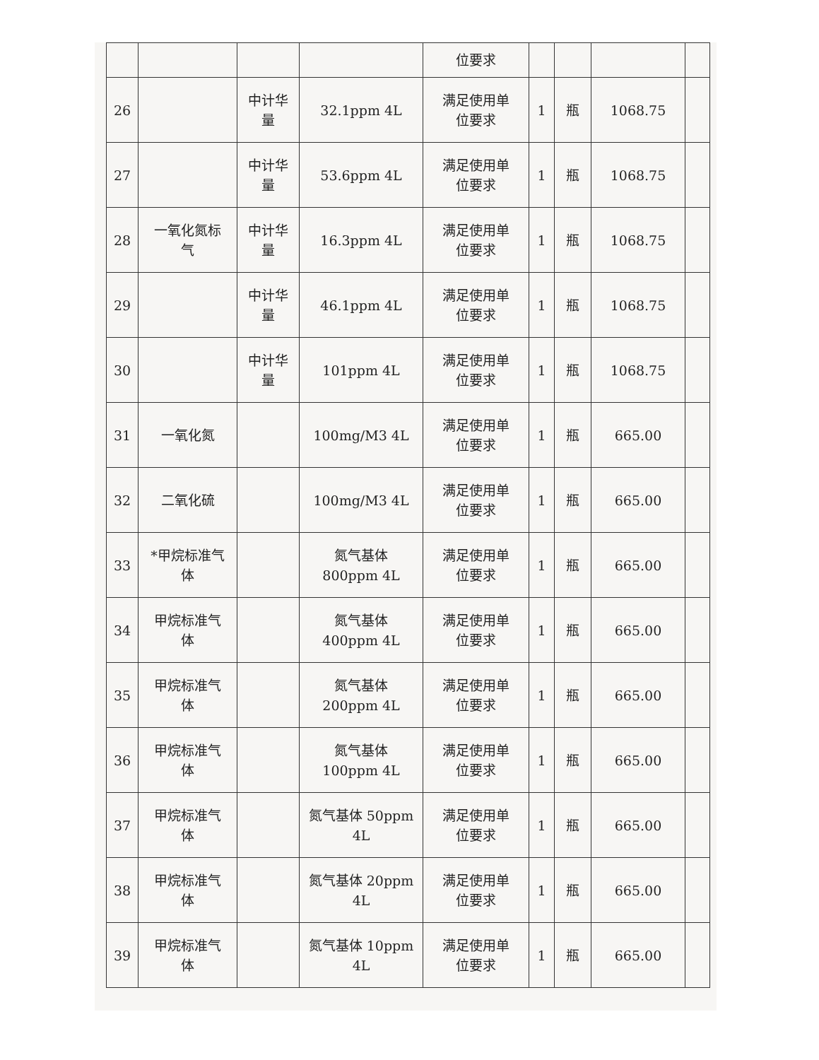| | | | | 位要求 | | | | |
| 26 | | 中计华 量 | 32.1ppm 4L | 满足使用单 位要求 | 1 | 瓶 | 1068.75 | |
| 27 | | 中计华 量 | 53.6ppm 4L | 满足使用单 位要求 | 1 | 瓶 | 1068.75 | |
| 28 | 一氧化氮标 气 | 中计华 量 | 16.3ppm 4L | 满足使用单 位要求 | 1 | 瓶 | 1068.75 | |
| 29 | | 中计华 量 | 46.1ppm 4L | 满足使用单 位要求 | 1 | 瓶 | 1068.75 | |
| 30 | | 中计华 量 | 101ppm 4L | 满足使用单 位要求 | 1 | 瓶 | 1068.75 | |
| 31 | 一氧化氮 | | 100mg/M3 4L | 满足使用单 位要求 | 1 | 瓶 | 665.00 | |
| 32 | 二氧化硫 | | 100mg/M3 4L | 满足使用单 位要求 | 1 | 瓶 | 665.00 | |
| 33 | *甲烷标准气 体 | | 氮气基体 800ppm 4L | 满足使用单 位要求 | 1 | 瓶 | 665.00 | |
| 34 | 甲烷标准气 体 | | 氮气基体 400ppm 4L | 满足使用单 位要求 | 1 | 瓶 | 665.00 | |
| 35 | 甲烷标准气 体 | | 氮气基体 200ppm 4L | 满足使用单 位要求 | 1 | 瓶 | 665.00 | |
| 36 | 甲烷标准气 体 | | 氮气基体 100ppm 4L | 满足使用单 位要求 | 1 | 瓶 | 665.00 | |
| 37 | 甲烷标准气 体 | | 氮气基体 50ppm 4L | 满足使用单 位要求 | 1 | 瓶 | 665.00 | |
| 38 | 甲烷标准气 体 | | 氮气基体 20ppm 4L | 满足使用单 位要求 | 1 | 瓶 | 665.00 | |
| 39 | 甲烷标准气 体 | | 氮气基体 10ppm 4L | 满足使用单 位要求 | 1 | 瓶 | 665.00 | |